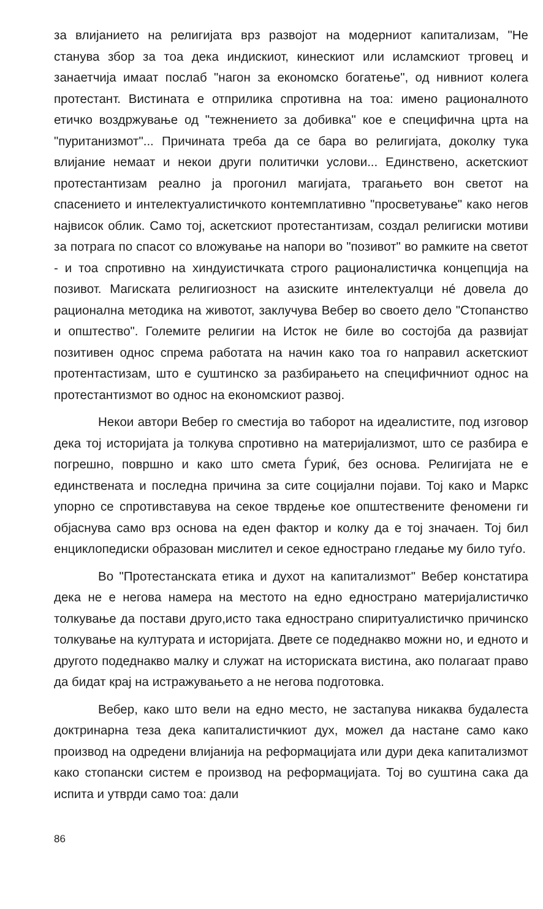за влијанието на религијата врз развојот на модерниот капитализам, "Не станува збор за тоа дека индискиот, кинескиот или исламскиот трговец и занаетчија имаат послаб "нагон за економско богатење", од нивниот колега протестант. Вистината е отприлика спротивна на тоа: имено рационалното етичко воздржување од "тежнението за добивка" кое е специфична црта на "пуританизмот"... Причината треба да се бара во религијата, доколку тука влијание немаат и некои други политички услови... Единствено, аскетскиот протестантизам реално ја прогонил магијата, трагањето вон светот на спасението и интелектуалистичкото контемплативно "просветување" како негов највисок облик. Само тој, аскетскиот протестантизам, создал религиски мотиви за потрага по спасот со вложување на напори во "позивот" во рамките на светот - и тоа спротивно на хиндуистичката строго рационалистичка концепција на позивот. Магиската религиозност на азиските интелектуалци нé довела до рационална методика на животот, заклучува Вебер во своето дело "Стопанство и општество". Големите религии на Исток не биле во состојба да развијат позитивен однос спрема работата на начин како тоа го направил аскетскиот протентастизам, што е суштинско за разбирањето на специфичниот однос на протестантизмот во однос на економскиот развој.
Некои автори Вебер го сместија во таборот на идеалистите, под изговор дека тој историјата ја толкува спротивно на материјализмот, што се разбира е погрешно, површно и како што смета Ѓуриќ, без основа. Религијата не е единствената и последна причина за сите социјални појави. Тој како и Маркс упорно се спротивставува на секое тврдење кое општествените феномени ги објаснува само врз основа на еден фактор и колку да е тој значаен. Тој бил енциклопедиски образован мислител и секое еднострано гледање му било туѓо.
Во "Протестанската етика и духот на капитализмот" Вебер констатира дека не е негова намера на местото на едно еднострано материјалистичко толкување да постави друго,исто така еднострано спиритуалистичко причинско толкување на културата и историјата. Двете се подеднакво можни но, и едното и другото подеднакво малку и служат на историската вистина, ако полагаат право да бидат крај на истражувањето а не негова подготовка.
Вебер, како што вели на едно место, не застапува никаква будалеста доктринарна теза дека капиталистичкиот дух, можел да настане само како производ на одредени влијанија на реформацијата или дури дека капитализмот како стопански систем е производ на реформацијата. Тој во суштина сака да испита и утврди само тоа: дали
86